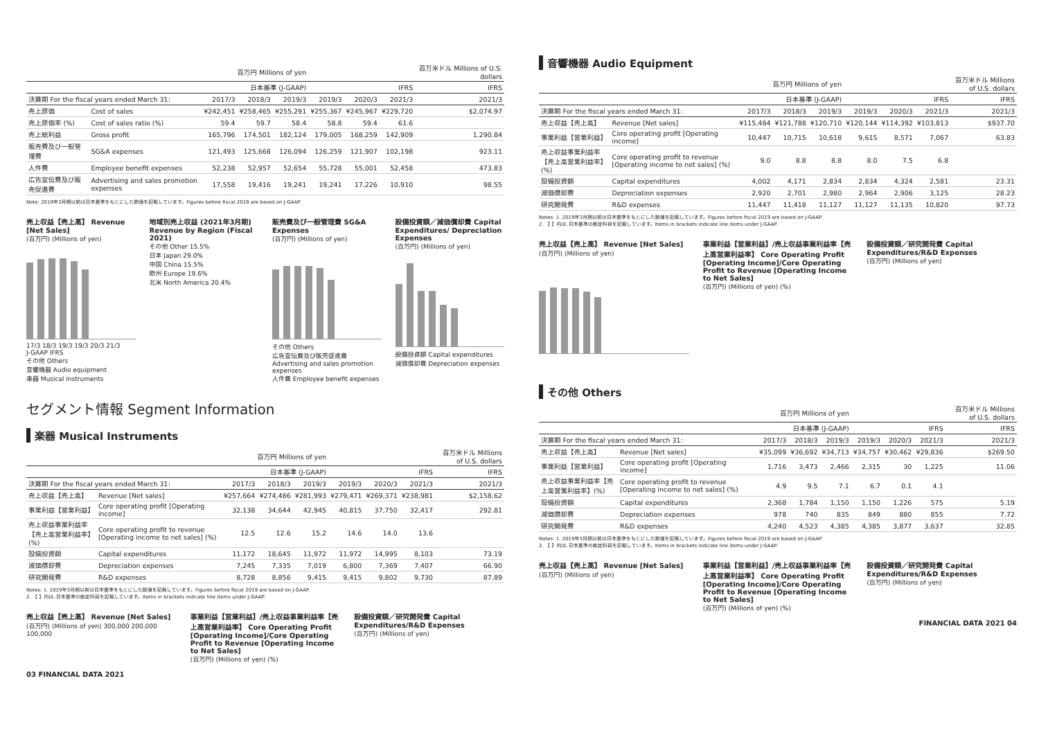| | | 百万円 Millions of yen | | | | | | 百万米ドル Millions of U.S. dollars |
| --- | --- | --- | --- | --- | --- | --- | --- | --- |
| | | 日本基準 (J-GAAP) | | | IFRS | | | IFRS |
| 決算期 For the fiscal years ended March 31: | | 2017/3 | 2018/3 | 2019/3 | 2019/3 | 2020/3 | 2021/3 | 2021/3 |
| 売上原価 | Cost of sales | ¥242,451 | ¥258,465 | ¥255,291 | ¥255,367 | ¥245,967 | ¥229,720 | $2,074.97 |
| 売上原価率 (%) | Cost of sales ratio (%) | 59.4 | 59.7 | 58.4 | 58.8 | 59.4 | 61.6 | |
| 売上総利益 | Gross profit | 165,796 | 174,501 | 182,124 | 179,005 | 168,259 | 142,909 | 1,290.84 |
| 販売費及び一般管理費 | SG&A expenses | 121,493 | 125,668 | 126,094 | 126,259 | 121,907 | 102,198 | 923.11 |
| 人件費 | Employee benefit expenses | 52,238 | 52,957 | 52,654 | 55,728 | 55,001 | 52,458 | 473.83 |
| 広告宣伝費及び販売促進費 | Advertising and sales promotion expenses | 17,558 | 19,416 | 19,241 | 19,241 | 17,226 | 10,910 | 98.55 |
Note: 2019年3月期以前は日本基準をもとにした数値を記載しています。Figures before fiscal 2019 are based on J-GAAP.
売上収益【売上高】 Revenue [Net Sales]
(百万円) (Millions of yen)
17/3 18/3 19/3 19/3 20/3 21/3
J-GAAP IFRS
その他 Others
音響機器 Audio equipment
楽器 Musical instruments
地域別売上収益 (2021年3月期) Revenue by Region (Fiscal 2021)
その他 Other 15.5%
日本 Japan 29.0%
中国 China 15.5%
欧州 Europe 19.6%
北米 North America 20.4%
販売費及び一般管理費 SG&A Expenses
(百万円) (Millions of yen)
その他 Others
広告宣伝費及び販売促進費 Advertising and sales promotion expenses
人件費 Employee benefit expenses
設備投資額／減価償却費 Capital Expenditures/ Depreciation Expenses
(百万円) (Millions of yen)
設備投資額 Capital expenditures
減価償却費 Depreciation expenses
セグメント情報 Segment Information
楽器 Musical Instruments
| | | 百万円 Millions of yen | | | | | | 百万米ドル Millions of U.S. dollars |
| --- | --- | --- | --- | --- | --- | --- | --- | --- |
| | | 日本基準 (J-GAAP) | | | IFRS | | | IFRS |
| 決算期 For the fiscal years ended March 31: | | 2017/3 | 2018/3 | 2019/3 | 2019/3 | 2020/3 | 2021/3 | 2021/3 |
| 売上収益【売上高】 | Revenue [Net sales] | ¥257,664 | ¥274,486 | ¥281,993 | ¥279,471 | ¥269,371 | ¥238,981 | $2,158.62 |
| 事業利益【営業利益】 | Core operating profit [Operating income] | 32,138 | 34,644 | 42,945 | 40,815 | 37,750 | 32,417 | 292.81 |
| 売上収益事業利益率【売上高営業利益率】(%) | Core operating profit to revenue [Operating income to net sales] (%) | 12.5 | 12.6 | 15.2 | 14.6 | 14.0 | 13.6 | |
| 設備投資額 | Capital expenditures | 11,172 | 18,645 | 11,972 | 11,972 | 14,995 | 8,103 | 73.19 |
| 減価償却費 | Depreciation expenses | 7,245 | 7,335 | 7,019 | 6,800 | 7,369 | 7,407 | 66.90 |
| 研究開発費 | R&D expenses | 8,728 | 8,856 | 9,415 | 9,415 | 9,802 | 9,730 | 87.89 |
Notes: 1. 2019年3月期以前は日本基準をもとにした数値を記載しています。Figures before fiscal 2019 are based on J-GAAP.
2. 【 】内は､日本基準の勘定科目を記載しています。Items in brackets indicate line items under J-GAAP.
売上収益【売上高】 Revenue [Net Sales]
(百万円) (Millions of yen) 300,000 200,000 100,000
事業利益【営業利益】/売上収益事業利益率【売上高営業利益率】 Core Operating Profit [Operating Income]/Core Operating Profit to Revenue [Operating Income to Net Sales]
(百万円) (Millions of yen) (%)
設備投資額／研究開発費 Capital Expenditures/R&D Expenses
(百万円) (Millions of yen)
03 FINANCIAL DATA 2021
音響機器 Audio Equipment
| | | 百万円 Millions of yen | | | | | | 百万米ドル Millions of U.S. dollars |
| --- | --- | --- | --- | --- | --- | --- | --- | --- |
| | | 日本基準 (J-GAAP) | | | IFRS | | | IFRS |
| 決算期 For the fiscal years ended March 31: | | 2017/3 | 2018/3 | 2019/3 | 2019/3 | 2020/3 | 2021/3 | 2021/3 |
| 売上収益【売上高】 | Revenue [Net sales] | ¥115,484 | ¥121,788 | ¥120,710 | ¥120,144 | ¥114,392 | ¥103,813 | $937.70 |
| 事業利益【営業利益】 | Core operating profit [Operating income] | 10,447 | 10,715 | 10,618 | 9,615 | 8,571 | 7,067 | 63.83 |
| 売上収益事業利益率【売上高営業利益率】(%) | Core operating profit to revenue [Operating income to net sales] (%) | 9.0 | 8.8 | 8.8 | 8.0 | 7.5 | 6.8 | |
| 設備投資額 | Capital expenditures | 4,002 | 4,171 | 2,834 | 2,834 | 4,324 | 2,581 | 23.31 |
| 減価償却費 | Depreciation expenses | 2,920 | 2,701 | 2,980 | 2,964 | 2,906 | 3,125 | 28.23 |
| 研究開発費 | R&D expenses | 11,447 | 11,418 | 11,127 | 11,127 | 11,135 | 10,820 | 97.73 |
Notes: 1. 2019年3月期以前は日本基準をもとにした数値を記載しています。Figures before fiscal 2019 are based on J-GAAP.
2. 【 】内は､日本基準の勘定科目を記載しています。Items in brackets indicate line items under J-GAAP.
売上収益【売上高】 Revenue [Net Sales]
(百万円) (Millions of yen)
事業利益【営業利益】/売上収益事業利益率【売上高営業利益率】 Core Operating Profit [Operating Income]/Core Operating Profit to Revenue [Operating Income to Net Sales]
(百万円) (Millions of yen) (%)
設備投資額／研究開発費 Capital Expenditures/R&D Expenses
(百万円) (Millions of yen)
その他 Others
| | | 百万円 Millions of yen | | | | | | 百万米ドル Millions of U.S. dollars |
| --- | --- | --- | --- | --- | --- | --- | --- | --- |
| | | 日本基準 (J-GAAP) | | | IFRS | | | IFRS |
| 決算期 For the fiscal years ended March 31: | | 2017/3 | 2018/3 | 2019/3 | 2019/3 | 2020/3 | 2021/3 | 2021/3 |
| 売上収益【売上高】 | Revenue [Net sales] | ¥35,099 | ¥36,692 | ¥34,713 | ¥34,757 | ¥30,462 | ¥29,836 | $269.50 |
| 事業利益【営業利益】 | Core operating profit [Operating income] | 1,716 | 3,473 | 2,466 | 2,315 | 30 | 1,225 | 11.06 |
| 売上収益事業利益率【売上高営業利益率】(%) | Core operating profit to revenue [Operating income to net sales] (%) | 4.9 | 9.5 | 7.1 | 6.7 | 0.1 | 4.1 | |
| 設備投資額 | Capital expenditures | 2,368 | 1,784 | 1,150 | 1,150 | 1,226 | 575 | 5.19 |
| 減価償却費 | Depreciation expenses | 978 | 740 | 835 | 849 | 880 | 855 | 7.72 |
| 研究開発費 | R&D expenses | 4,240 | 4,523 | 4,385 | 4,385 | 3,877 | 3,637 | 32.85 |
Notes: 1. 2019年3月期以前は日本基準をもとにした数値を記載しています。Figures before fiscal 2019 are based on J-GAAP.
2. 【 】内は､日本基準の勘定科目を記載しています。Items in brackets indicate line items under J-GAAP.
売上収益【売上高】 Revenue [Net Sales]
(百万円) (Millions of yen)
事業利益【営業利益】/売上収益事業利益率【売上高営業利益率】 Core Operating Profit [Operating Income]/Core Operating Profit to Revenue [Operating Income to Net Sales]
(百万円) (Millions of yen) (%)
設備投資額／研究開発費 Capital Expenditures/R&D Expenses
(百万円) (Millions of yen)
FINANCIAL DATA 2021 04